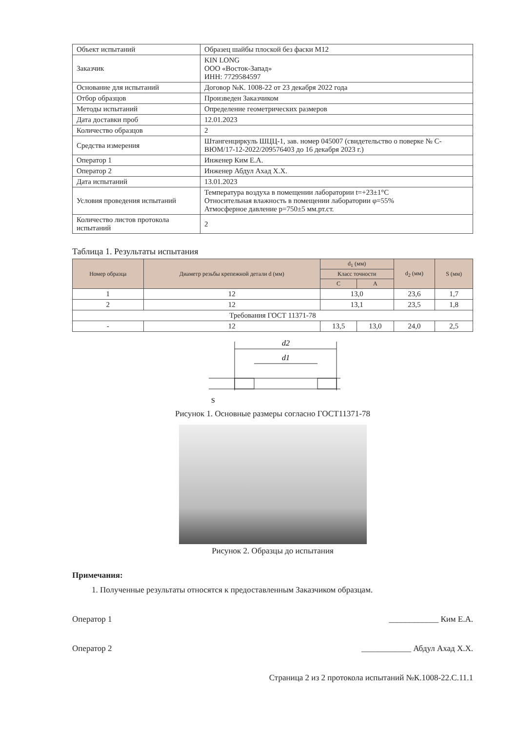| Объект испытаний | Образец шайбы плоской без фаски М12 |
| Заказчик | KIN LONG ООО «Восток-Запад» ИНН: 7729584597 |
| Основание для испытаний | Договор №К. 1008-22 от 23 декабря 2022 года |
| Отбор образцов | Произведен Заказчиком |
| Методы испытаний | Определение геометрических размеров |
| Дата доставки проб | 12.01.2023 |
| Количество образцов | 2 |
| Средства измерения | Штангенциркуль ШЦЦ-1, зав. номер 045007 (свидетельство о поверке № С-ВЮМ/17-12-2022/209576403 до 16 декабря 2023 г.) |
| Оператор 1 | Инженер Ким Е.А. |
| Оператор 2 | Инженер Абдул Ахад Х.Х. |
| Дата испытаний | 13.01.2023 |
| Условия проведения испытаний | Температура воздуха в помещении лаборатории t=+23±1°С Относительная влажность в помещении лаборатории φ=55% Атмосферное давление p=750±5 мм.рт.ст. |
| Количество листов протокола испытаний | 2 |
Таблица 1. Результаты испытания
| Номер образца | Диаметр резьбы крепежной детали d (мм) | d<sub>1</sub> (мм) | | d<sub>2</sub> (мм) | S (мм) |
| --- | --- | --- | --- | --- | --- |
| | | Класс точности | | | |
| | | C | A | | |
| 1 | 12 | 13,0 | | 23,6 | 1,7 |
| 2 | 12 | 13,1 | | 23,5 | 1,8 |
| Требования ГОСТ 11371-78 | | | | | |
| - | 12 | 13,5 | 13,0 | 24,0 | 2,5 |
d2
d1
S
Рисунок 1. Основные размеры согласно ГОСТ11371-78
Рисунок 2. Образцы до испытания
Примечания:
1. Полученные результаты относятся к предоставленным Заказчиком образцам.
Оператор 1 ____________ Ким Е.А.
Оператор 2 ____________ Абдул Ахад Х.Х.
Страница 2 из 2 протокола испытаний №К.1008-22.С.11.1